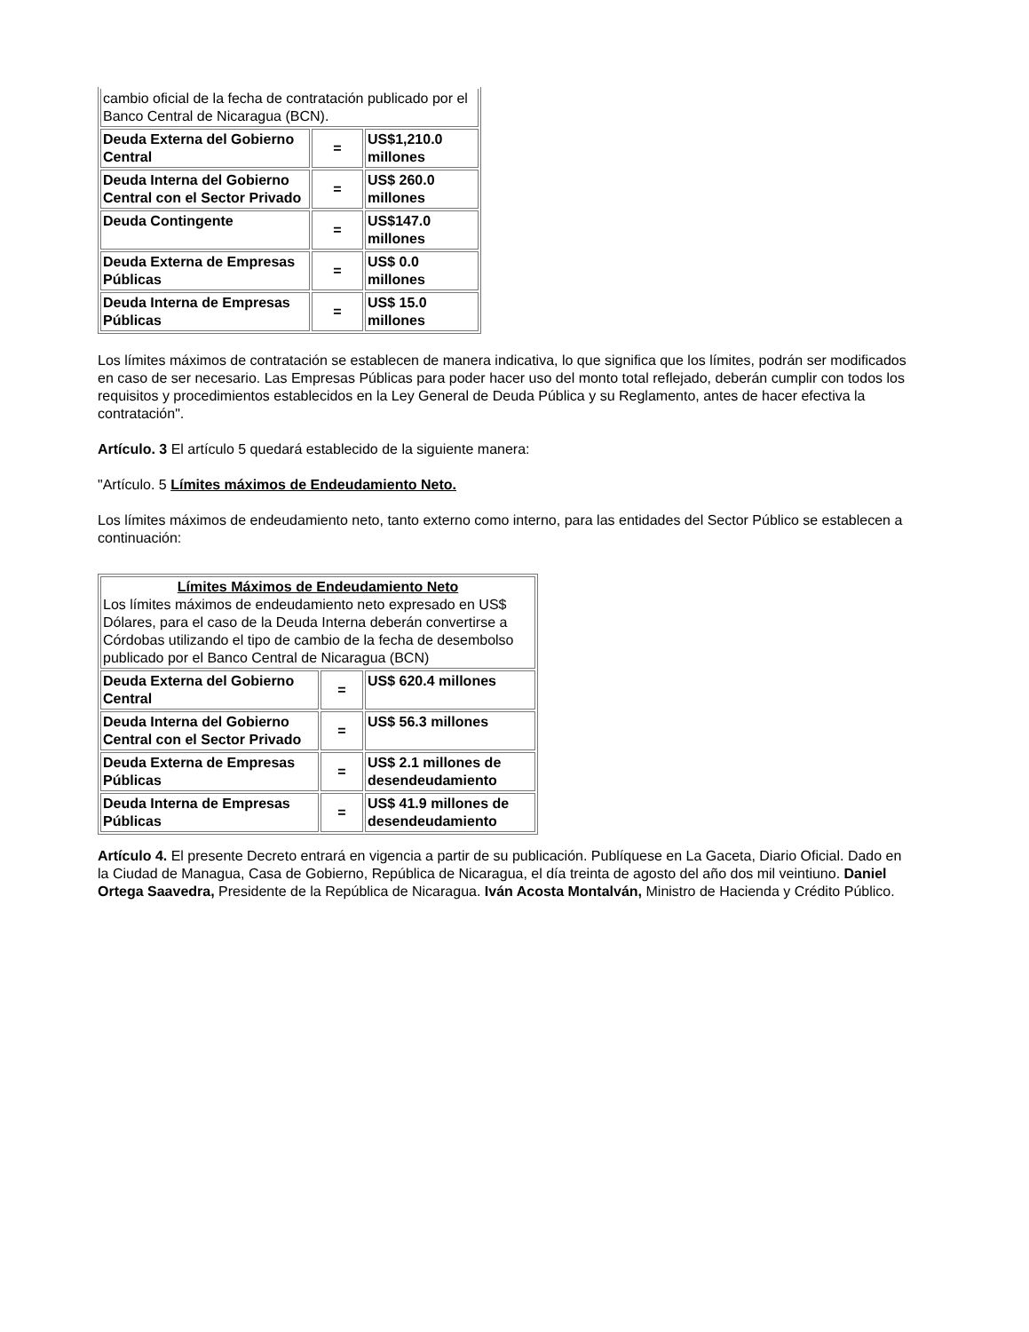| cambio oficial de la fecha de contratación publicado por el Banco Central de Nicaragua (BCN). | | |
| Deuda Externa del Gobierno Central | = | US$1,210.0 millones |
| Deuda Interna del Gobierno Central con el Sector Privado | = | US$ 260.0 millones |
| Deuda Contingente | = | US$147.0 millones |
| Deuda Externa de Empresas Públicas | = | US$ 0.0 millones |
| Deuda Interna de Empresas Públicas | = | US$ 15.0 millones |
Los límites máximos de contratación se establecen de manera indicativa, lo que significa que los límites, podrán ser modificados en caso de ser necesario. Las Empresas Públicas para poder hacer uso del monto total reflejado, deberán cumplir con todos los requisitos y procedimientos establecidos en la Ley General de Deuda Pública y su Reglamento, antes de hacer efectiva la contratación".
Artículo. 3 El artículo 5 quedará establecido de la siguiente manera:
"Artículo. 5 Límites máximos de Endeudamiento Neto.
Los límites máximos de endeudamiento neto, tanto externo como interno, para las entidades del Sector Público se establecen a continuación:
| Límites Máximos de Endeudamiento Neto Los límites máximos de endeudamiento neto expresado en US$ Dólares, para el caso de la Deuda Interna deberán convertirse a Córdobas utilizando el tipo de cambio de la fecha de desembolso publicado por el Banco Central de Nicaragua (BCN) | | |
| Deuda Externa del Gobierno Central | = | US$ 620.4 millones |
| Deuda Interna del Gobierno Central con el Sector Privado | = | US$ 56.3 millones |
| Deuda Externa de Empresas Públicas | = | US$ 2.1 millones de desendeudamiento |
| Deuda Interna de Empresas Públicas | = | US$ 41.9 millones de desendeudamiento |
Artículo 4. El presente Decreto entrará en vigencia a partir de su publicación. Publíquese en La Gaceta, Diario Oficial. Dado en la Ciudad de Managua, Casa de Gobierno, República de Nicaragua, el día treinta de agosto del año dos mil veintiuno. Daniel Ortega Saavedra, Presidente de la República de Nicaragua. Iván Acosta Montalván, Ministro de Hacienda y Crédito Público.